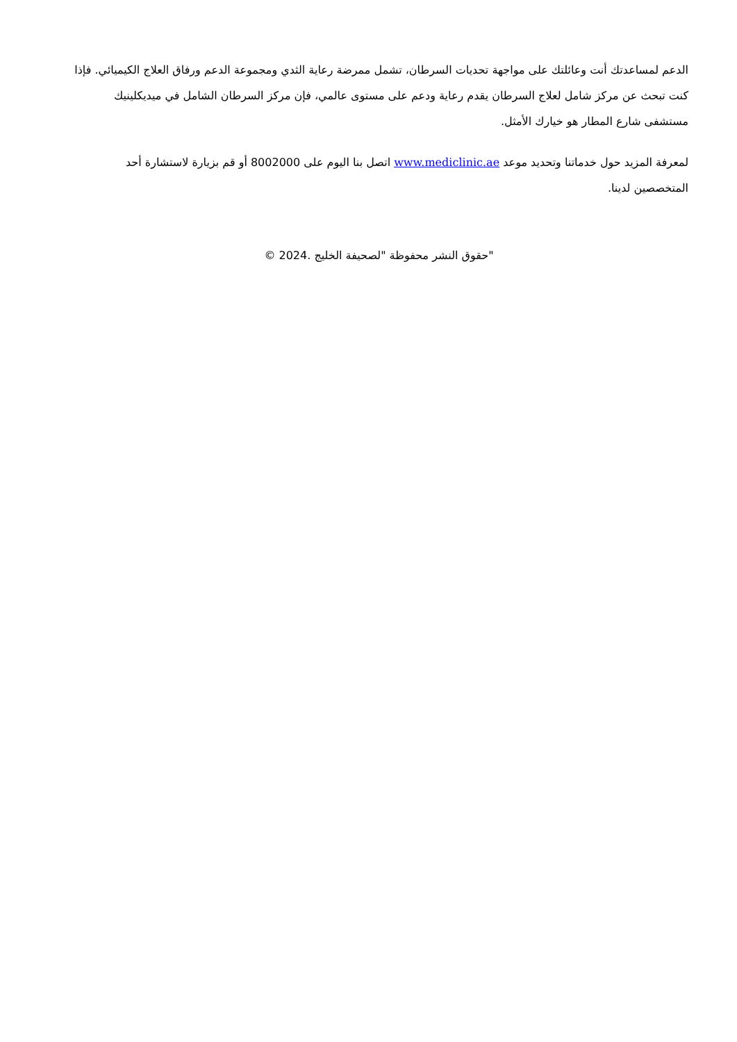الدعم لمساعدتك أنت وعائلتك على مواجهة تحديات السرطان، تشمل ممرضة رعاية الثدي ومجموعة الدعم ورفاق العلاج الكيميائي. فإذا كنت تبحث عن مركز شامل لعلاج السرطان يقدم رعاية ودعم على مستوى عالمي، فإن مركز السرطان الشامل في ميديكلينيك مستشفى شارع المطار هو خيارك الأمثل.
لمعرفة المزيد حول خدماتنا وتحديد موعد www.mediclinic.ae اتصل بنا اليوم على 8002000 أو قم بزيارة لاستشارة أحد المتخصصين لدينا.
"حقوق النشر محفوظة "لصحيفة الخليج .2024 ©